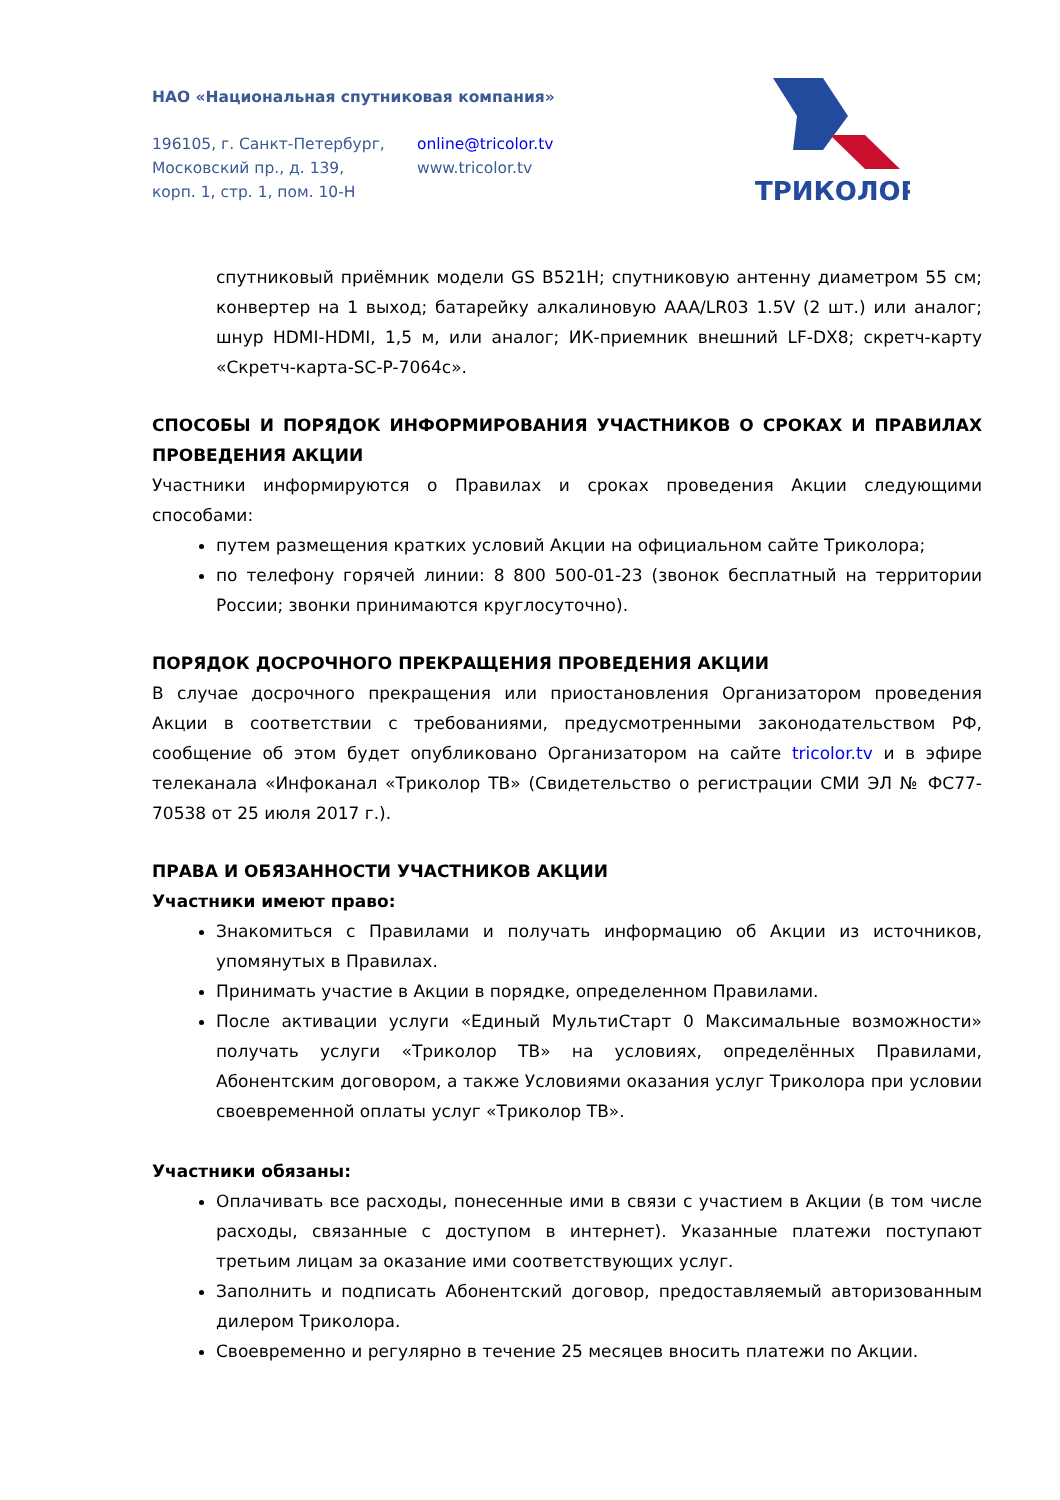НАО «Национальная спутниковая компания»
196105, г. Санкт-Петербург,
Московский пр., д. 139,
корп. 1, стр. 1, пом. 10-Н
online@tricolor.tv
www.tricolor.tv
ТРИКОЛОР
спутниковый приёмник модели GS B521H; спутниковую антенну диаметром 55 см; конвертер на 1 выход; батарейку алкалиновую AAA/LR03 1.5V (2 шт.) или аналог; шнур HDMI-HDMI, 1,5 м, или аналог; ИК-приемник внешний LF-DX8; скретч-карту «Скретч-карта-SC-P-7064c».
СПОСОБЫ И ПОРЯДОК ИНФОРМИРОВАНИЯ УЧАСТНИКОВ О СРОКАХ И ПРАВИЛАХ ПРОВЕДЕНИЯ АКЦИИ
Участники информируются о Правилах и сроках проведения Акции следующими способами:
путем размещения кратких условий Акции на официальном сайте Триколора;
по телефону горячей линии: 8 800 500-01-23 (звонок бесплатный на территории России; звонки принимаются круглосуточно).
ПОРЯДОК ДОСРОЧНОГО ПРЕКРАЩЕНИЯ ПРОВЕДЕНИЯ АКЦИИ
В случае досрочного прекращения или приостановления Организатором проведения Акции в соответствии с требованиями, предусмотренными законодательством РФ, сообщение об этом будет опубликовано Организатором на сайте tricolor.tv и в эфире телеканала «Инфоканал «Триколор ТВ» (Свидетельство о регистрации СМИ ЭЛ № ФС77-70538 от 25 июля 2017 г.).
ПРАВА И ОБЯЗАННОСТИ УЧАСТНИКОВ АКЦИИ
Участники имеют право:
Знакомиться с Правилами и получать информацию об Акции из источников, упомянутых в Правилах.
Принимать участие в Акции в порядке, определенном Правилами.
После активации услуги «Единый МультиСтарт 0 Максимальные возможности» получать услуги «Триколор ТВ» на условиях, определённых Правилами, Абонентским договором, а также Условиями оказания услуг Триколора при условии своевременной оплаты услуг «Триколор ТВ».
Участники обязаны:
Оплачивать все расходы, понесенные ими в связи с участием в Акции (в том числе расходы, связанные с доступом в интернет). Указанные платежи поступают третьим лицам за оказание ими соответствующих услуг.
Заполнить и подписать Абонентский договор, предоставляемый авторизованным дилером Триколора.
Своевременно и регулярно в течение 25 месяцев вносить платежи по Акции.